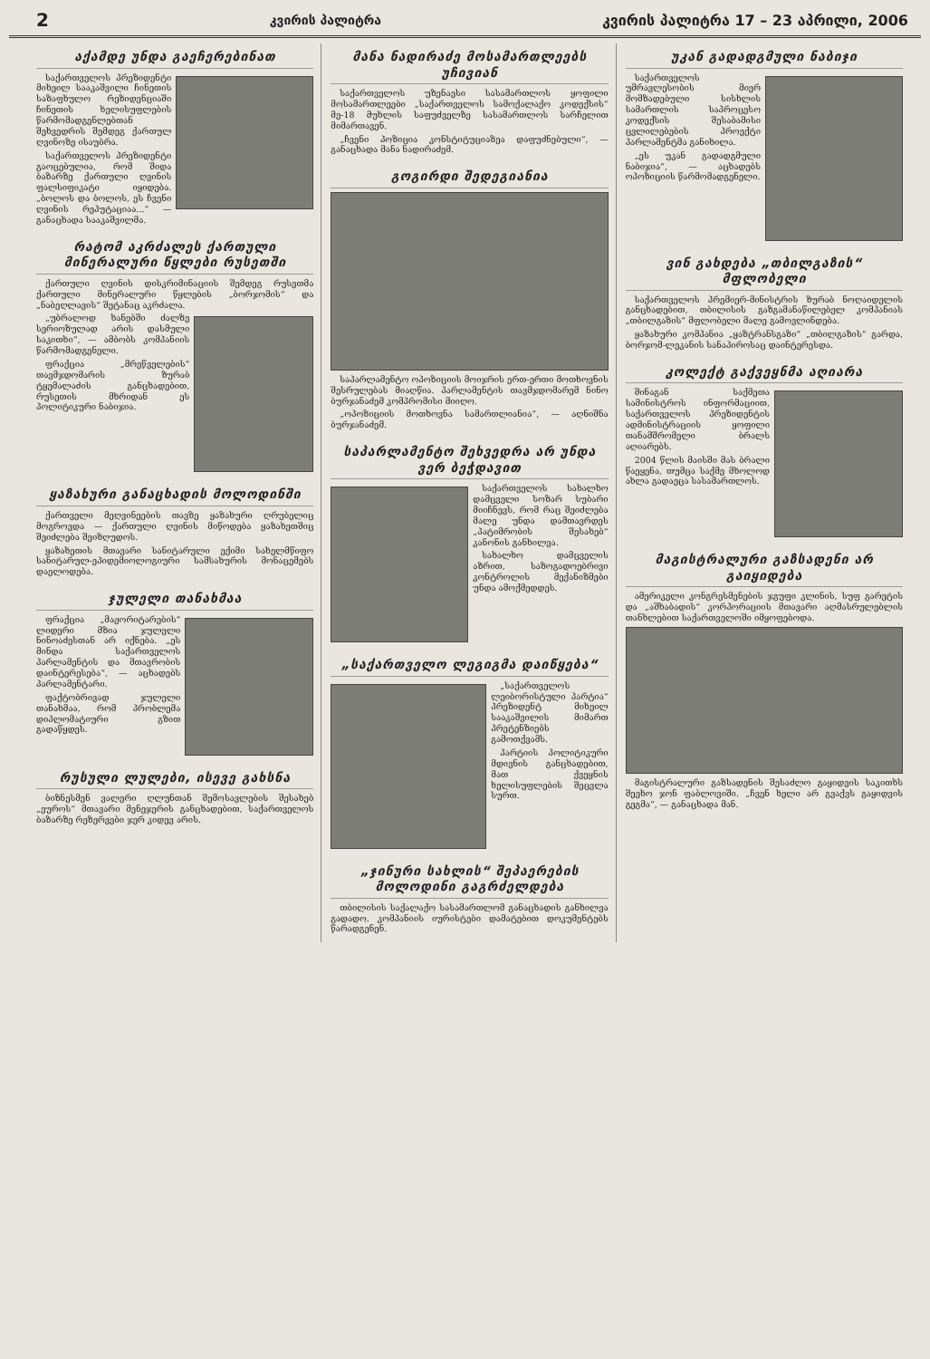2 კვირის პალიტრა კვირის პალიტრა 17 – 23 აპრილი, 2006
აქამდე უნდა გაეჩერებინათ
საქართველოს პრეზიდენტი მიხეილ სააკაშვილი ჩინეთის საზაფხულო რეზიდენციაში ჩინეთის ხელისუფლების წარმომადგენლებთან შეხვედრის შემდეგ ქართულ ღვინოზე ისაუბრა.
საქართველოს პრეზიდენტი გაოცებულია, რომ შიდა ბაზარზე ქართული ღვინის ფალსიფიკატი იყიდება. „ბოლოს და ბოლოს, ეს ჩვენი ღვინის რეპუტაციაა...“ — განაცხადა სააკაშვილმა.
რატომ აკრძალეს ქართული მინერალური წყლები რუსეთში
ქართული ღვინის დისკრიმინაციის შემდეგ რუსეთმა ქართული მინერალური წყლების „ბორჯომის“ და „ნაბეღლავის“ შეტანაც აკრძალა.
„უბრალოდ ხანებში ძალზე სერიოზულად არის დასმული საკითხი“, — ამბობს კომპანიის წარმომადგენელი.
ფრაქცია „მრეწველების“ თავმჯდომარის ზურაბ ტყემალაძის განცხადებით, რუსეთის მხრიდან ეს პოლიტიკური ნაბიჯია.
ყაზახური განაცხადის მოლოდინში
ქართველი მეღვინეების თავზე ყაზახური ღრუბელიც მოგროვდა — ქართული ღვინის მიწოდება ყაზახეთშიც შეიძლება შეიზღუდოს.
ყაზახეთის მთავარი სანიტარული ექიმი სახელმწიფო სანიტარულ-ეპიდემიოლოგიური სამსახურის მონაცემებს დაელოდება.
ჯულელი თანახმაა
ფრაქცია „მაჟორიტარების“ ლიდერი მზია ჯულელი ნინოაძესთან არ იქნება. „ეს მინდა საქართველოს პარლამენტის და მთავრობის დაინტერესება“, — აცხადებს პარლამენტარი.
ფაქტობრივად ჯულელი თანახმაა, რომ პრობლემა დიპლომატიური გზით გადაწყდეს.
რუსული ლულები, ისევე გახსნა
ბიზნესმენ ვალერი ღლუნთან შემოსავლების შესახებ „ეუროს“ მთავარი მენეჯერის განცხადებით, საქართველოს ბაზარზე რეზერვები ჯერ კიდევ არის.
მანა ნადირაძე მოსამართლეებს უჩივიან
საქართველოს უზენაესი სასამართლოს ყოფილი მოსამართლეები „საქართველოს სამოქალაქო კოდექსის“ მე-18 მუხლის საფუძველზე სასამართლოს სარჩელით მიმართავენ.
„ჩვენი პოზიცია კონსტიტუციაზეა დაფუძნებული“, — განაცხადა მანა ნადირაძემ.
გოგირდი შედეგიანია
საპარლამენტო ოპოზიციის მოიჯრის ერთ-ერთი მოთხოვნის შესრულებას მიაღწია. პარლამენტის თავმჯდომარემ ნინო ბურჯანაძემ კომპრომისი მიიღო.
„ოპოზიციის მოთხოვნა სამართლიანია“, — აღნიშნა ბურჯანაძემ.
საპარლამენტო შეხვედრა არ უნდა ვერ ბეჭდავით
საქართველოს სახალხო დამცველი სოზარ სუბარი მიიჩნევს, რომ რაც შეიძლება მალე უნდა დამთავრდეს „პატიმრობის შესახებ“ კანონის განხილვა.
სახალხო დამცველის აზრით, საზოგადოებრივი კონტროლის მექანიზმები უნდა ამოქმედდეს.
„საქართველო ლეგიგმა დაიწყება“
„საქართველოს ლეიბორისტული პარტია“ პრეზიდენტ მიხეილ სააკაშვილის მიმართ პრეტენზიებს გამოთქვამს.
პარტიის პოლიტიკური მდივნის განცხადებით, მათ ქვეყნის ხელისუფლების შეცვლა სურთ.
„ჯინური სახლის“ შეპაერების მოლოდინი გაგრძელდება
თბილისის საქალაქო სასამართლომ განაცხადის განხილვა გადადო. კომპანიის იურისტები დამატებით დოკუმენტებს წარადგენენ.
უკან გადადგმული ნაბიჯი
საქართველოს უმრავლესობის მიერ მომზადებული სისხლის სამართლის საპროცესო კოდექსის შესაბამისი ცვლილებების პროექტი პარლამენტმა განიხილა.
„ეს უკან გადადგმული ნაბიჯია“, — აცხადებს ოპოზიციის წარმომადგენელი.
ვინ გახდება „თბილგაზის“ მფლობელი
საქართველოს პრემიერ-მინისტრის ზურაბ ნოღაიდელის განცხადებით, თბილისის გაზგამანაწილებელ კომპანიას „თბილგაზის“ მფლობელი მალე გამოვლინდება.
ყაზახური კომპანია „ყაზტრანსგაზი“ „თბილგაზის“ გარდა, ბორჯომ-ლეკანის სანაპიროსაც დაინტერესდა.
კოლექტ გაქვეყნმა აღიარა
შინაგან საქმეთა სამინისტროს ინფორმაციით, საქართველოს პრეზიდენტის ადმინისტრაციის ყოფილი თანამშრომელი ბრალს აღიარებს.
2004 წლის მაისში მას ბრალი წაეყენა, თუმცა საქმე მხოლოდ ახლა გადაეცა სასამართლოს.
მაგისტრალური გაზსადენი არ გაიყიდება
ამერიკელი კონგრესმენების ჯგუფი კლინის, სუფ გარეტის და „აშხაბადის“ კორპორაციის მთავარი აღმასრულებლის თანხლებით საქართველოში იმყოფებოდა.
მაგისტრალური გაზსადენის შესაძლო გაყიდვის საკითხს შეეხო ჯონ ფაბლოვიში. „ჩვენ ხელი არ გვაქვს გაყიდვის გეგმა“, — განაცხადა მან.